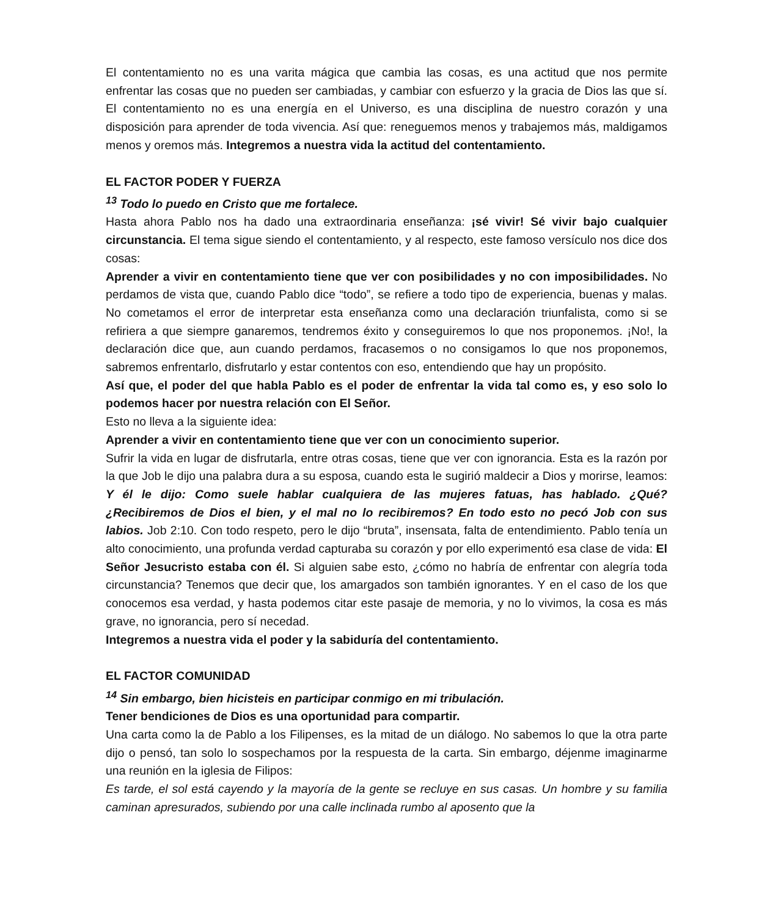El contentamiento no es una varita mágica que cambia las cosas, es una actitud que nos permite enfrentar las cosas que no pueden ser cambiadas, y cambiar con esfuerzo y la gracia de Dios las que sí. El contentamiento no es una energía en el Universo, es una disciplina de nuestro corazón y una disposición para aprender de toda vivencia. Así que: reneguemos menos y trabajemos más, maldigamos menos y oremos más. Integremos a nuestra vida la actitud del contentamiento.
EL FACTOR PODER Y FUERZA
<sup>13</sup> Todo lo puedo en Cristo que me fortalece.
Hasta ahora Pablo nos ha dado una extraordinaria enseñanza: ¡sé vivir! Sé vivir bajo cualquier circunstancia. El tema sigue siendo el contentamiento, y al respecto, este famoso versículo nos dice dos cosas:
Aprender a vivir en contentamiento tiene que ver con posibilidades y no con imposibilidades. No perdamos de vista que, cuando Pablo dice “todo”, se refiere a todo tipo de experiencia, buenas y malas. No cometamos el error de interpretar esta enseñanza como una declaración triunfalista, como si se refiriera a que siempre ganaremos, tendremos éxito y conseguiremos lo que nos proponemos. ¡No!, la declaración dice que, aun cuando perdamos, fracasemos o no consigamos lo que nos proponemos, sabremos enfrentarlo, disfrutarlo y estar contentos con eso, entendiendo que hay un propósito.
Así que, el poder del que habla Pablo es el poder de enfrentar la vida tal como es, y eso solo lo podemos hacer por nuestra relación con El Señor.
Esto no lleva a la siguiente idea:
Aprender a vivir en contentamiento tiene que ver con un conocimiento superior.
Sufrir la vida en lugar de disfrutarla, entre otras cosas, tiene que ver con ignorancia. Esta es la razón por la que Job le dijo una palabra dura a su esposa, cuando esta le sugirió maldecir a Dios y morirse, leamos: Y él le dijo: Como suele hablar cualquiera de las mujeres fatuas, has hablado. ¿Qué? ¿Recibiremos de Dios el bien, y el mal no lo recibiremos? En todo esto no pecó Job con sus labios. Job 2:10. Con todo respeto, pero le dijo “bruta”, insensata, falta de entendimiento. Pablo tenía un alto conocimiento, una profunda verdad capturaba su corazón y por ello experimentó esa clase de vida: El Señor Jesucristo estaba con él. Si alguien sabe esto, ¿cómo no habría de enfrentar con alegría toda circunstancia? Tenemos que decir que, los amargados son también ignorantes. Y en el caso de los que conocemos esa verdad, y hasta podemos citar este pasaje de memoria, y no lo vivimos, la cosa es más grave, no ignorancia, pero sí necedad.
Integremos a nuestra vida el poder y la sabiduría del contentamiento.
EL FACTOR COMUNIDAD
<sup>14</sup> Sin embargo, bien hicisteis en participar conmigo en mi tribulación.
Tener bendiciones de Dios es una oportunidad para compartir.
Una carta como la de Pablo a los Filipenses, es la mitad de un diálogo. No sabemos lo que la otra parte dijo o pensó, tan solo lo sospechamos por la respuesta de la carta. Sin embargo, déjenme imaginarme una reunión en la iglesia de Filipos:
Es tarde, el sol está cayendo y la mayoría de la gente se recluye en sus casas. Un hombre y su familia caminan apresurados, subiendo por una calle inclinada rumbo al aposento que la